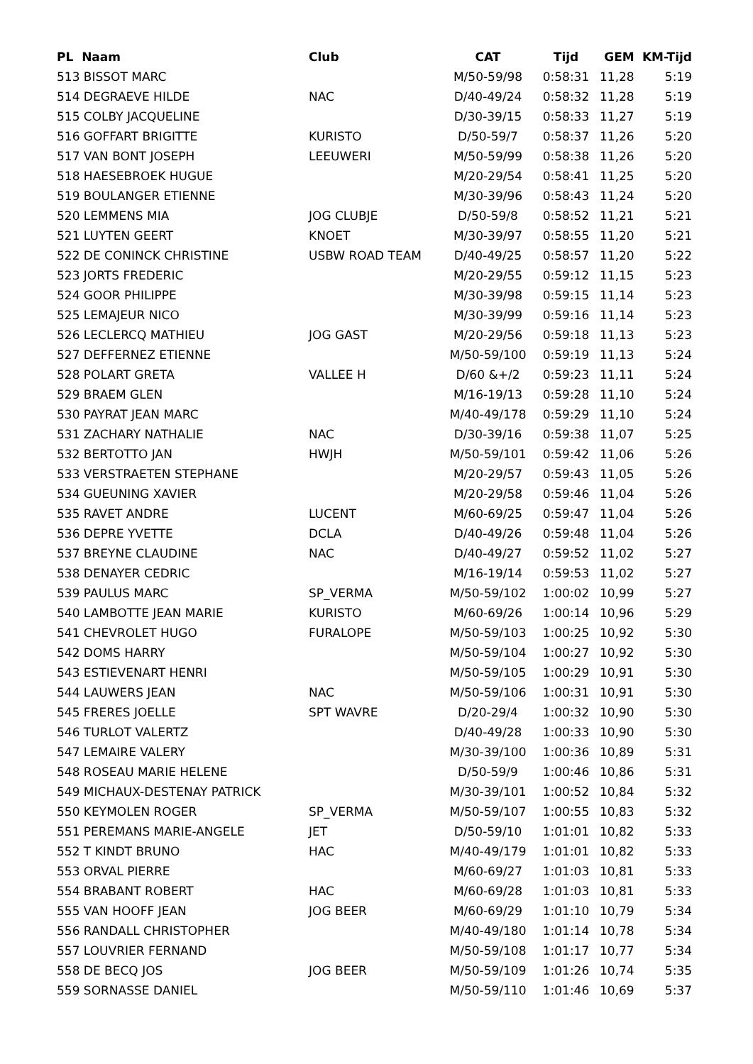| PL Naam | Club | CAT | Tijd | GEM | KM-Tijd |
| --- | --- | --- | --- | --- | --- |
| 513 BISSOT MARC | | M/50-59/98 | 0:58:31 | 11,28 | 5:19 |
| 514 DEGRAEVE HILDE | NAC | D/40-49/24 | 0:58:32 | 11,28 | 5:19 |
| 515 COLBY JACQUELINE | | D/30-39/15 | 0:58:33 | 11,27 | 5:19 |
| 516 GOFFART BRIGITTE | KURISTO | D/50-59/7 | 0:58:37 | 11,26 | 5:20 |
| 517 VAN BONT JOSEPH | LEEUWERI | M/50-59/99 | 0:58:38 | 11,26 | 5:20 |
| 518 HAESEBROEK HUGUE | | M/20-29/54 | 0:58:41 | 11,25 | 5:20 |
| 519 BOULANGER ETIENNE | | M/30-39/96 | 0:58:43 | 11,24 | 5:20 |
| 520 LEMMENS MIA | JOG CLUBJE | D/50-59/8 | 0:58:52 | 11,21 | 5:21 |
| 521 LUYTEN GEERT | KNOET | M/30-39/97 | 0:58:55 | 11,20 | 5:21 |
| 522 DE CONINCK CHRISTINE | USBW ROAD TEAM | D/40-49/25 | 0:58:57 | 11,20 | 5:22 |
| 523 JORTS FREDERIC | | M/20-29/55 | 0:59:12 | 11,15 | 5:23 |
| 524 GOOR PHILIPPE | | M/30-39/98 | 0:59:15 | 11,14 | 5:23 |
| 525 LEMAJEUR NICO | | M/30-39/99 | 0:59:16 | 11,14 | 5:23 |
| 526 LECLERCQ MATHIEU | JOG GAST | M/20-29/56 | 0:59:18 | 11,13 | 5:23 |
| 527 DEFFERNEZ ETIENNE | | M/50-59/100 | 0:59:19 | 11,13 | 5:24 |
| 528 POLART GRETA | VALLEE H | D/60 &+/2 | 0:59:23 | 11,11 | 5:24 |
| 529 BRAEM GLEN | | M/16-19/13 | 0:59:28 | 11,10 | 5:24 |
| 530 PAYRAT JEAN MARC | | M/40-49/178 | 0:59:29 | 11,10 | 5:24 |
| 531 ZACHARY NATHALIE | NAC | D/30-39/16 | 0:59:38 | 11,07 | 5:25 |
| 532 BERTOTTO JAN | HWJH | M/50-59/101 | 0:59:42 | 11,06 | 5:26 |
| 533 VERSTRAETEN STEPHANE | | M/20-29/57 | 0:59:43 | 11,05 | 5:26 |
| 534 GUEUNING XAVIER | | M/20-29/58 | 0:59:46 | 11,04 | 5:26 |
| 535 RAVET ANDRE | LUCENT | M/60-69/25 | 0:59:47 | 11,04 | 5:26 |
| 536 DEPRE YVETTE | DCLA | D/40-49/26 | 0:59:48 | 11,04 | 5:26 |
| 537 BREYNE CLAUDINE | NAC | D/40-49/27 | 0:59:52 | 11,02 | 5:27 |
| 538 DENAYER CEDRIC | | M/16-19/14 | 0:59:53 | 11,02 | 5:27 |
| 539 PAULUS MARC | SP_VERMA | M/50-59/102 | 1:00:02 | 10,99 | 5:27 |
| 540 LAMBOTTE JEAN MARIE | KURISTO | M/60-69/26 | 1:00:14 | 10,96 | 5:29 |
| 541 CHEVROLET HUGO | FURALOPE | M/50-59/103 | 1:00:25 | 10,92 | 5:30 |
| 542 DOMS HARRY | | M/50-59/104 | 1:00:27 | 10,92 | 5:30 |
| 543 ESTIEVENART HENRI | | M/50-59/105 | 1:00:29 | 10,91 | 5:30 |
| 544 LAUWERS JEAN | NAC | M/50-59/106 | 1:00:31 | 10,91 | 5:30 |
| 545 FRERES JOELLE | SPT WAVRE | D/20-29/4 | 1:00:32 | 10,90 | 5:30 |
| 546 TURLOT VALERTZ | | D/40-49/28 | 1:00:33 | 10,90 | 5:30 |
| 547 LEMAIRE VALERY | | M/30-39/100 | 1:00:36 | 10,89 | 5:31 |
| 548 ROSEAU MARIE HELENE | | D/50-59/9 | 1:00:46 | 10,86 | 5:31 |
| 549 MICHAUX-DESTENAY PATRICK | | M/30-39/101 | 1:00:52 | 10,84 | 5:32 |
| 550 KEYMOLEN ROGER | SP_VERMA | M/50-59/107 | 1:00:55 | 10,83 | 5:32 |
| 551 PEREMANS MARIE-ANGELE | JET | D/50-59/10 | 1:01:01 | 10,82 | 5:33 |
| 552 T KINDT BRUNO | HAC | M/40-49/179 | 1:01:01 | 10,82 | 5:33 |
| 553 ORVAL PIERRE | | M/60-69/27 | 1:01:03 | 10,81 | 5:33 |
| 554 BRABANT ROBERT | HAC | M/60-69/28 | 1:01:03 | 10,81 | 5:33 |
| 555 VAN HOOFF JEAN | JOG BEER | M/60-69/29 | 1:01:10 | 10,79 | 5:34 |
| 556 RANDALL CHRISTOPHER | | M/40-49/180 | 1:01:14 | 10,78 | 5:34 |
| 557 LOUVRIER FERNAND | | M/50-59/108 | 1:01:17 | 10,77 | 5:34 |
| 558 DE BECQ JOS | JOG BEER | M/50-59/109 | 1:01:26 | 10,74 | 5:35 |
| 559 SORNASSE DANIEL | | M/50-59/110 | 1:01:46 | 10,69 | 5:37 |